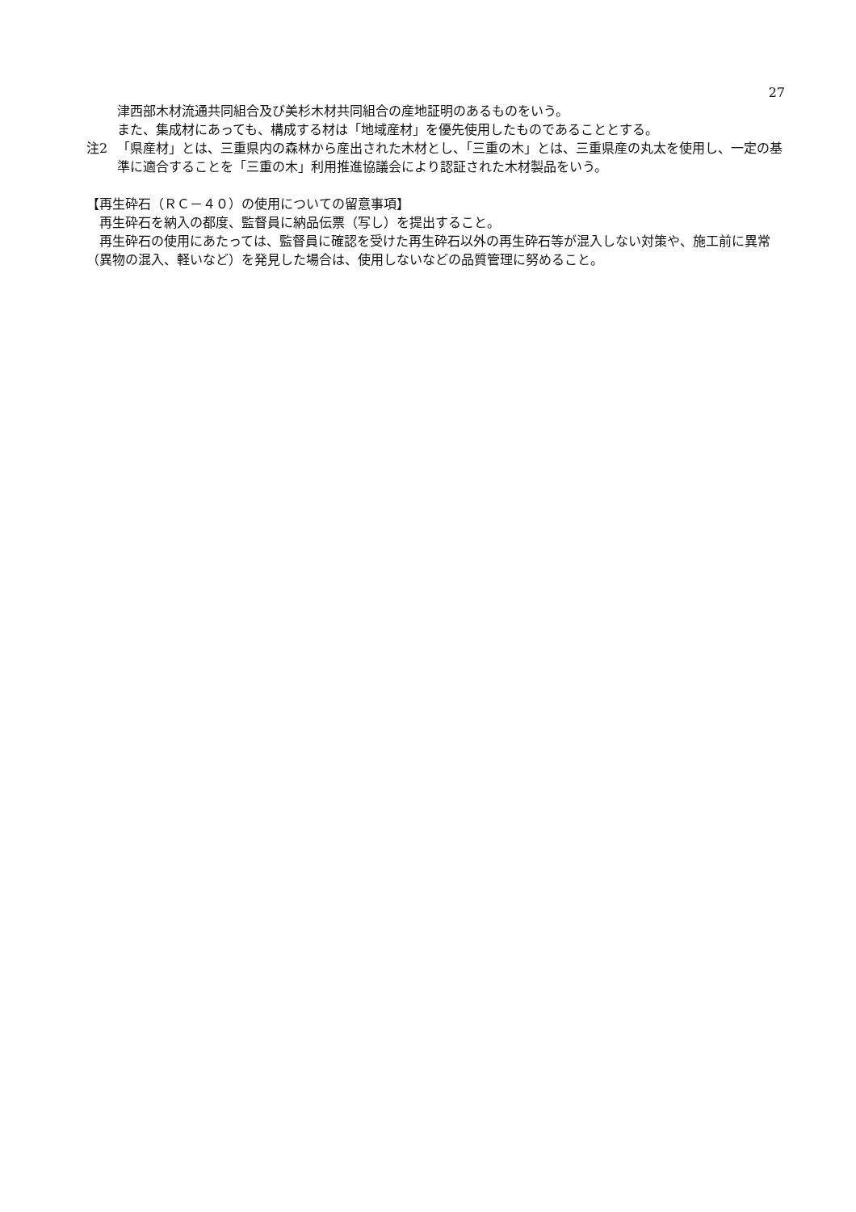27
津西部木材流通共同組合及び美杉木材共同組合の産地証明のあるものをいう。
また、集成材にあっても、構成する材は「地域産材」を優先使用したものであることとする。
注2 「県産材」とは、三重県内の森林から産出された木材とし、「三重の木」とは、三重県産の丸太を使用し、一定の基準に適合することを「三重の木」利用推進協議会により認証された木材製品をいう。
【再生砕石（ＲＣ－４０）の使用についての留意事項】
　再生砕石を納入の都度、監督員に納品伝票（写し）を提出すること。
　再生砕石の使用にあたっては、監督員に確認を受けた再生砕石以外の再生砕石等が混入しない対策や、施工前に異常（異物の混入、軽いなど）を発見した場合は、使用しないなどの品質管理に努めること。